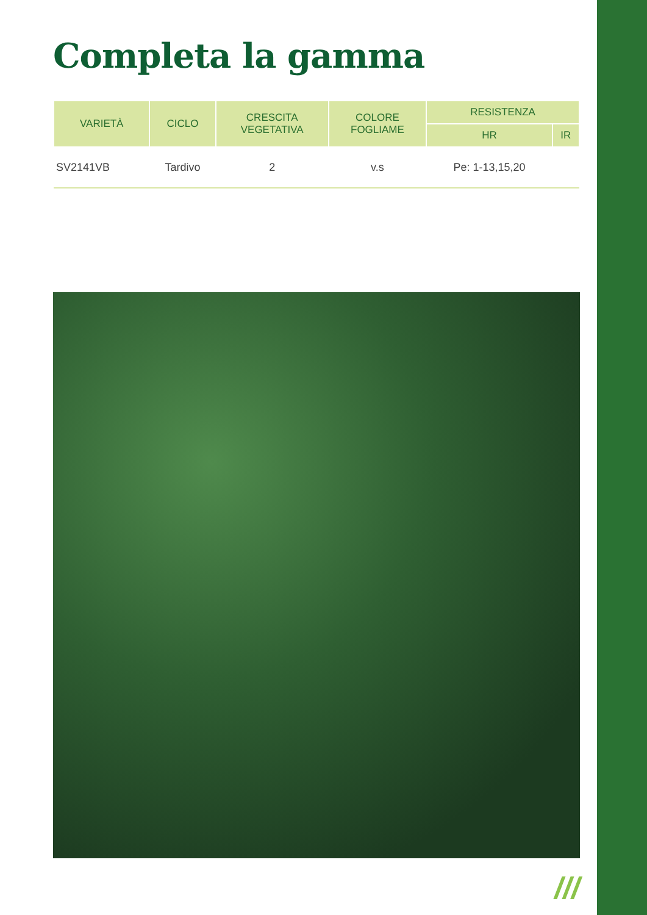Completa la gamma
| VARIETÀ | CICLO | CRESCITA VEGETATIVA | COLORE FOGLIAME | RESISTENZA | |
| --- | --- | --- | --- | --- | --- |
| | | | | HR | IR |
| SV2141VB | Tardivo | 2 | v.s | Pe: 1-13,15,20 | |
///